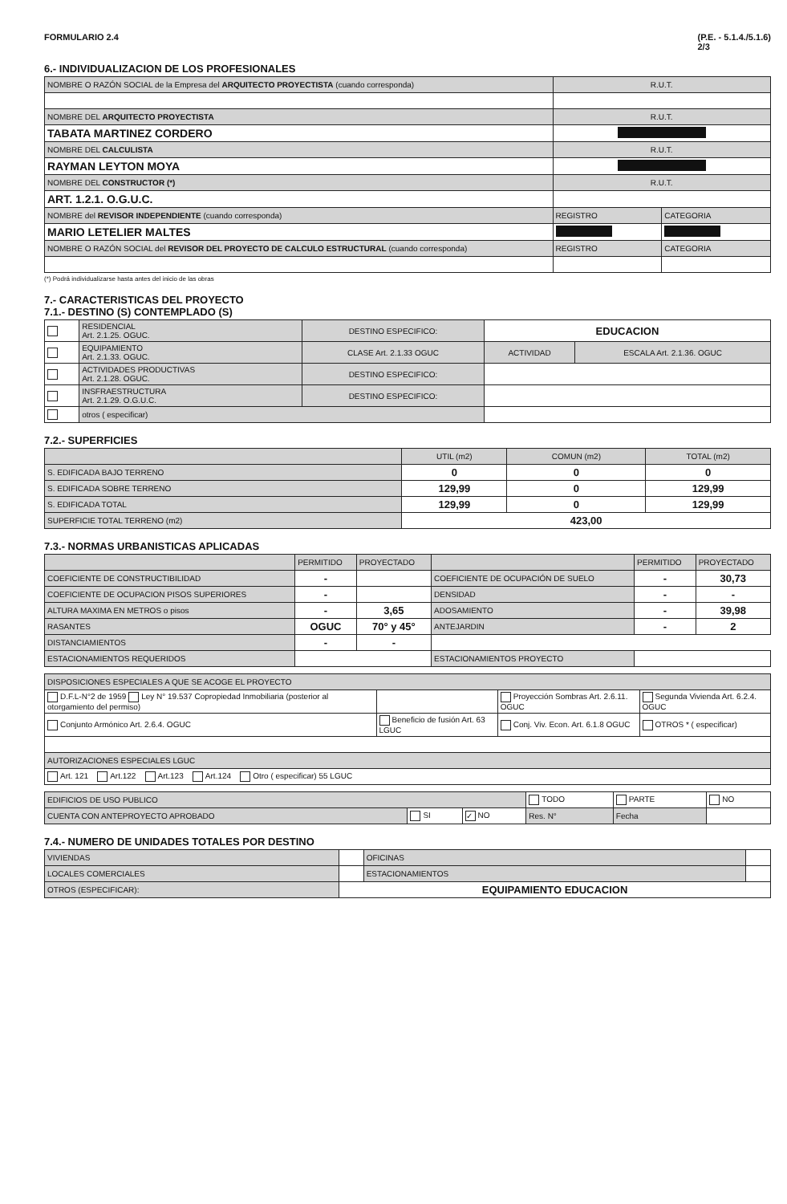FORMULARIO 2.4 (P.E. - 5.1.4./5.1.6)
2/3
6.- INDIVIDUALIZACION DE LOS PROFESIONALES
| NOMBRE O RAZÓN SOCIAL de la Empresa del ARQUITECTO PROYECTISTA (cuando corresponda) | R.U.T. | |
| NOMBRE DEL ARQUITECTO PROYECTISTA | R.U.T. | |
| TABATA MARTINEZ CORDERO | | |
| NOMBRE DEL CALCULISTA | R.U.T. | |
| RAYMAN LEYTON MOYA | | |
| NOMBRE DEL CONSTRUCTOR (*) | R.U.T. | |
| ART. 1.2.1. O.G.U.C. | | |
| NOMBRE del REVISOR INDEPENDIENTE (cuando corresponda) | REGISTRO | CATEGORIA |
| MARIO LETELIER MALTES | | |
| NOMBRE O RAZÓN SOCIAL del REVISOR DEL PROYECTO DE CALCULO ESTRUCTURAL (cuando corresponda) | REGISTRO | CATEGORIA |
(*) Podrá individualizarse hasta antes del inicio de las obras
7.- CARACTERISTICAS DEL PROYECTO
7.1.- DESTINO (S) CONTEMPLADO (S)
| | RESIDENCIAL Art. 2.1.25. OGUC. | DESTINO ESPECIFICO: | EDUCACION | |
| | EQUIPAMIENTO Art. 2.1.33. OGUC. | CLASE Art. 2.1.33 OGUC | ACTIVIDAD | ESCALA Art. 2.1.36. OGUC |
| | ACTIVIDADES PRODUCTIVAS Art. 2.1.28. OGUC. | DESTINO ESPECIFICO: | | |
| | INSFRAESTRUCTURA Art. 2.1.29. O.G.U.C. | DESTINO ESPECIFICO: | | |
| | otros ( especificar) | | | |
7.2.- SUPERFICIES
| | UTIL (m2) | COMUN (m2) | TOTAL (m2) |
| S. EDIFICADA BAJO TERRENO | 0 | 0 | 0 |
| S. EDIFICADA SOBRE TERRENO | 129,99 | 0 | 129,99 |
| S. EDIFICADA TOTAL | 129,99 | 0 | 129,99 |
| SUPERFICIE TOTAL TERRENO (m2) | 423,00 | | |
7.3.- NORMAS URBANISTICAS APLICADAS
| | PERMITIDO | PROYECTADO | | PERMITIDO | PROYECTADO |
| COEFICIENTE DE CONSTRUCTIBILIDAD | - | | COEFICIENTE DE OCUPACIÓN DE SUELO | - | 30,73 |
| COEFICIENTE DE OCUPACION PISOS SUPERIORES | - | | DENSIDAD | - | - |
| ALTURA MAXIMA EN METROS o pisos | - | 3,65 | ADOSAMIENTO | - | 39,98 |
| RASANTES | OGUC | 70° y 45° | ANTEJARDIN | - | 2 |
| DISTANCIAMIENTOS | - | - | | | |
| ESTACIONAMIENTOS REQUERIDOS | | | ESTACIONAMIENTOS PROYECTO | | |
| DISPOSICIONES ESPECIALES A QUE SE ACOGE EL PROYECTO | | | |
| D.F.L-N°2 de 1959 Ley N° 19.537 Copropiedad Inmobiliaria (posterior al otorgamiento del permiso) | | Proyección Sombras Art. 2.6.11. OGUC | Segunda Vivienda Art. 6.2.4. OGUC |
| Conjunto Armónico Art. 2.6.4. OGUC | Beneficio de fusión Art. 63 LGUC | Conj. Viv. Econ. Art. 6.1.8 OGUC | OTROS * ( especificar) |
| AUTORIZACIONES ESPECIALES LGUC | | | |
| Art. 121 Art.122 Art.123 Art.124 Otro ( especificar) 55 LGUC | | | |
| EDIFICIOS DE USO PUBLICO | | | TODO | PARTE | NO |
| CUENTA CON ANTEPROYECTO APROBADO | SI | ✓ NO | Res. N° | Fecha | |
7.4.- NUMERO DE UNIDADES TOTALES POR DESTINO
| VIVIENDAS | | OFICINAS | |
| LOCALES COMERCIALES | | ESTACIONAMIENTOS | |
| OTROS (ESPECIFICAR): | EQUIPAMIENTO EDUCACION | | |